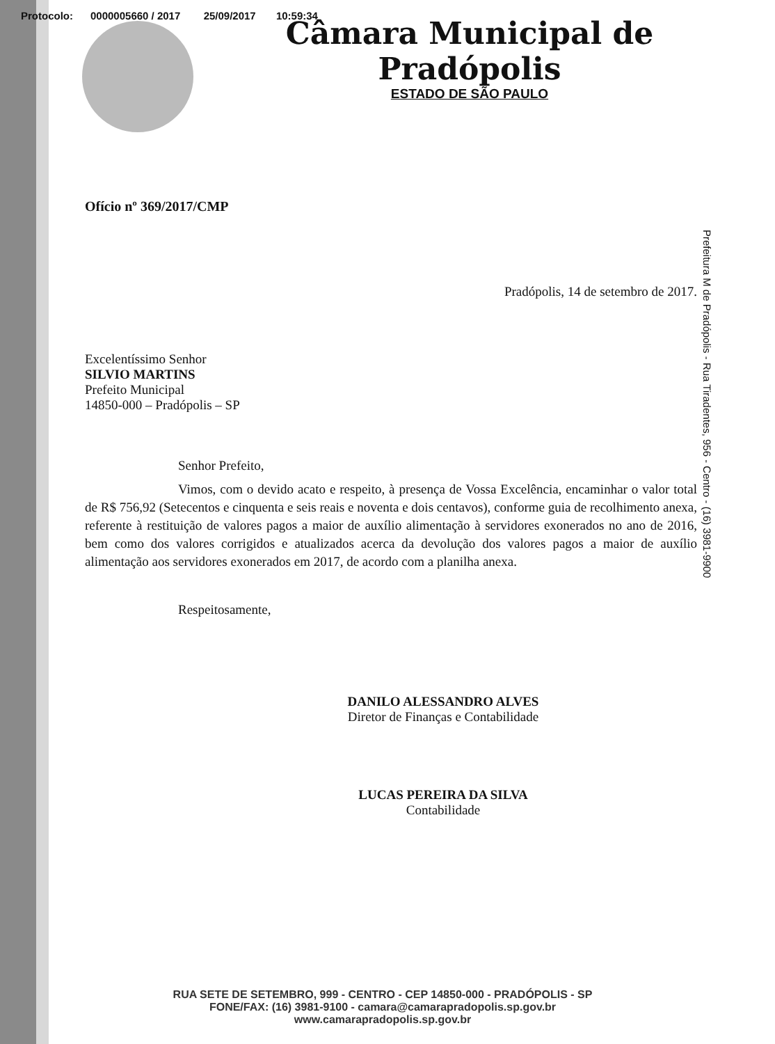Protocolo: 0000005660 / 2017 25/09/2017 10:59:34
Câmara Municipal de Pradópolis
ESTADO DE SÃO PAULO
Ofício nº 369/2017/CMP
Pradópolis, 14 de setembro de 2017.
Excelentíssimo Senhor
SILVIO MARTINS
Prefeito Municipal
14850-000 – Pradópolis – SP
Senhor Prefeito,
Vimos, com o devido acato e respeito, à presença de Vossa Excelência, encaminhar o valor total de R$ 756,92 (Setecentos e cinquenta e seis reais e noventa e dois centavos), conforme guia de recolhimento anexa, referente à restituição de valores pagos a maior de auxílio alimentação à servidores exonerados no ano de 2016, bem como dos valores corrigidos e atualizados acerca da devolução dos valores pagos a maior de auxílio alimentação aos servidores exonerados em 2017, de acordo com a planilha anexa.
Respeitosamente,
DANILO ALESSANDRO ALVES
Diretor de Finanças e Contabilidade
LUCAS PEREIRA DA SILVA
Contabilidade
Prefeitura M de Pradópolis - Rua Tiradentes, 956 - Centro - (16) 3981-9900
RUA SETE DE SETEMBRO, 999 - CENTRO - CEP 14850-000 - PRADÓPOLIS - SP
FONE/FAX: (16) 3981-9100 - camara@camarapradopolis.sp.gov.br
www.camarapradopolis.sp.gov.br